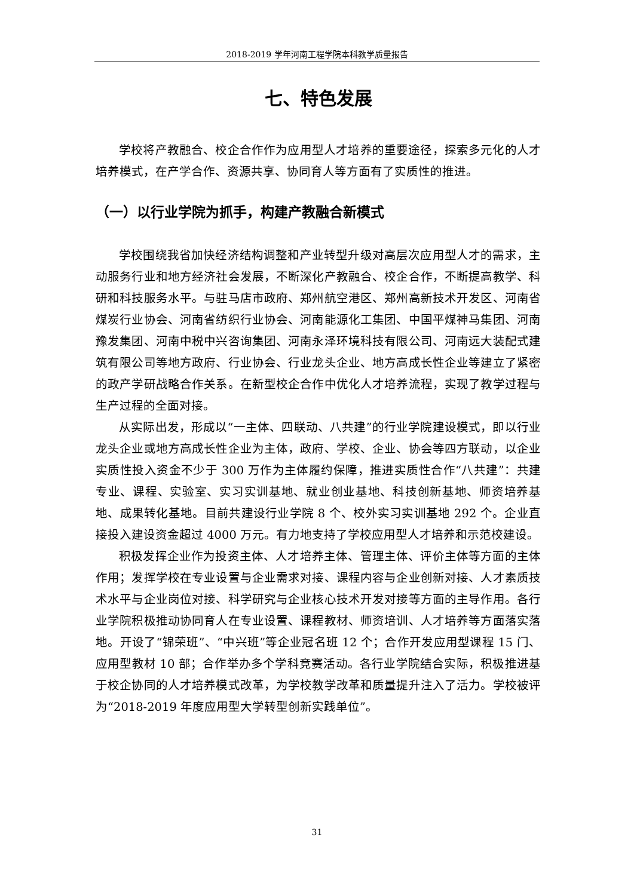2018-2019 学年河南工程学院本科教学质量报告
七、特色发展
学校将产教融合、校企合作作为应用型人才培养的重要途径，探索多元化的人才培养模式，在产学合作、资源共享、协同育人等方面有了实质性的推进。
（一）以行业学院为抓手，构建产教融合新模式
学校围绕我省加快经济结构调整和产业转型升级对高层次应用型人才的需求，主动服务行业和地方经济社会发展，不断深化产教融合、校企合作，不断提高教学、科研和科技服务水平。与驻马店市政府、郑州航空港区、郑州高新技术开发区、河南省煤炭行业协会、河南省纺织行业协会、河南能源化工集团、中国平煤神马集团、河南豫发集团、河南中税中兴咨询集团、河南永泽环境科技有限公司、河南远大装配式建筑有限公司等地方政府、行业协会、行业龙头企业、地方高成长性企业等建立了紧密的政产学研战略合作关系。在新型校企合作中优化人才培养流程，实现了教学过程与生产过程的全面对接。
从实际出发，形成以“一主体、四联动、八共建”的行业学院建设模式，即以行业龙头企业或地方高成长性企业为主体，政府、学校、企业、协会等四方联动，以企业实质性投入资金不少于 300 万作为主体履约保障，推进实质性合作“八共建”：共建专业、课程、实验室、实习实训基地、就业创业基地、科技创新基地、师资培养基地、成果转化基地。目前共建设行业学院 8 个、校外实习实训基地 292 个。企业直接投入建设资金超过 4000 万元。有力地支持了学校应用型人才培养和示范校建设。
积极发挥企业作为投资主体、人才培养主体、管理主体、评价主体等方面的主体作用；发挥学校在专业设置与企业需求对接、课程内容与企业创新对接、人才素质技术水平与企业岗位对接、科学研究与企业核心技术开发对接等方面的主导作用。各行业学院积极推动协同育人在专业设置、课程教材、师资培训、人才培养等方面落实落地。开设了“锦荣班”、“中兴班”等企业冠名班 12 个；合作开发应用型课程 15 门、应用型教材 10 部；合作举办多个学科竞赛活动。各行业学院结合实际，积极推进基于校企协同的人才培养模式改革，为学校教学改革和质量提升注入了活力。学校被评为“2018-2019 年度应用型大学转型创新实践单位”。
31